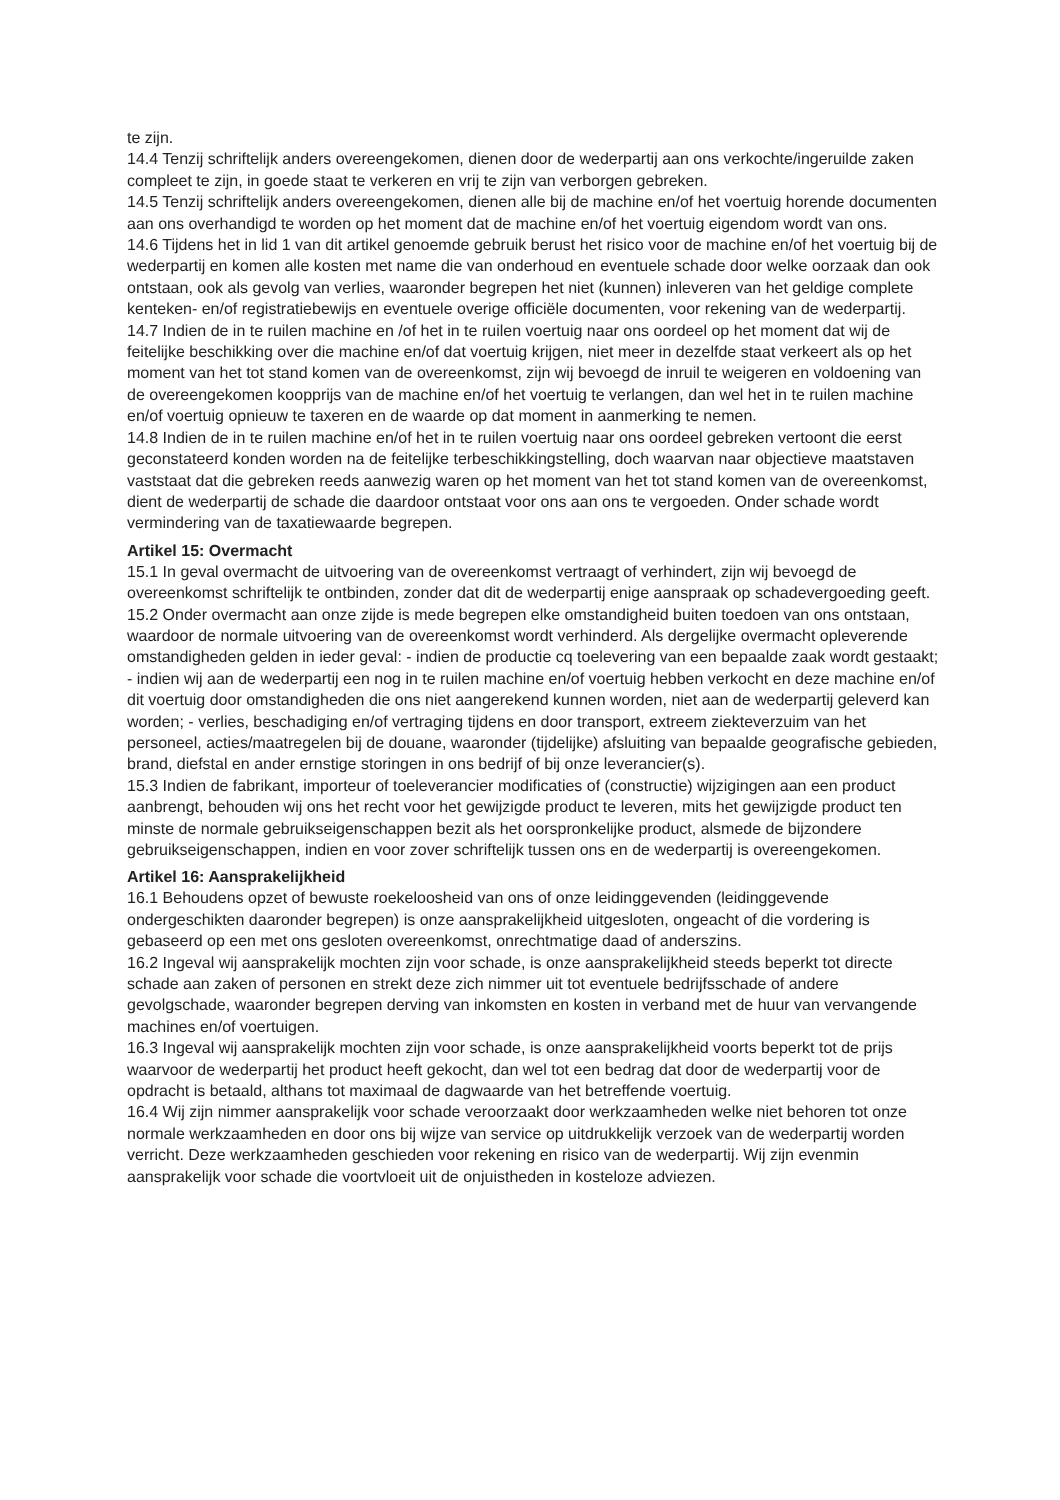te zijn.
14.4 Tenzij schriftelijk anders overeengekomen, dienen door de wederpartij aan ons verkochte/ingeruilde zaken compleet te zijn, in goede staat te verkeren en vrij te zijn van verborgen gebreken.
14.5 Tenzij schriftelijk anders overeengekomen, dienen alle bij de machine en/of het voertuig horende documenten aan ons overhandigd te worden op het moment dat de machine en/of het voertuig eigendom wordt van ons.
14.6 Tijdens het in lid 1 van dit artikel genoemde gebruik berust het risico voor de machine en/of het voertuig bij de wederpartij en komen alle kosten met name die van onderhoud en eventuele schade door welke oorzaak dan ook ontstaan, ook als gevolg van verlies, waaronder begrepen het niet (kunnen) inleveren van het geldige complete kenteken- en/of registratiebewijs en eventuele overige officiële documenten, voor rekening van de wederpartij.
14.7 Indien de in te ruilen machine en /of het in te ruilen voertuig naar ons oordeel op het moment dat wij de feitelijke beschikking over die machine en/of dat voertuig krijgen, niet meer in dezelfde staat verkeert als op het moment van het tot stand komen van de overeenkomst, zijn wij bevoegd de inruil te weigeren en voldoening van de overeengekomen koopprijs van de machine en/of het voertuig te verlangen, dan wel het in te ruilen machine en/of voertuig opnieuw te taxeren en de waarde op dat moment in aanmerking te nemen.
14.8 Indien de in te ruilen machine en/of het in te ruilen voertuig naar ons oordeel gebreken vertoont die eerst geconstateerd konden worden na de feitelijke terbeschikkingstelling, doch waarvan naar objectieve maatstaven vaststaat dat die gebreken reeds aanwezig waren op het moment van het tot stand komen van de overeenkomst, dient de wederpartij de schade die daardoor ontstaat voor ons aan ons te vergoeden. Onder schade wordt vermindering van de taxatiewaarde begrepen.
Artikel 15: Overmacht
15.1 In geval overmacht de uitvoering van de overeenkomst vertraagt of verhindert, zijn wij bevoegd de overeenkomst schriftelijk te ontbinden, zonder dat dit de wederpartij enige aanspraak op schadevergoeding geeft.
15.2 Onder overmacht aan onze zijde is mede begrepen elke omstandigheid buiten toedoen van ons ontstaan, waardoor de normale uitvoering van de overeenkomst wordt verhinderd. Als dergelijke overmacht opleverende omstandigheden gelden in ieder geval: - indien de productie cq toelevering van een bepaalde zaak wordt gestaakt; - indien wij aan de wederpartij een nog in te ruilen machine en/of voertuig hebben verkocht en deze machine en/of dit voertuig door omstandigheden die ons niet aangerekend kunnen worden, niet aan de wederpartij geleverd kan worden; - verlies, beschadiging en/of vertraging tijdens en door transport, extreem ziekteverzuim van het personeel, acties/maatregelen bij de douane, waaronder (tijdelijke) afsluiting van bepaalde geografische gebieden, brand, diefstal en ander ernstige storingen in ons bedrijf of bij onze leverancier(s).
15.3 Indien de fabrikant, importeur of toeleverancier modificaties of (constructie) wijzigingen aan een product aanbrengt, behouden wij ons het recht voor het gewijzigde product te leveren, mits het gewijzigde product ten minste de normale gebruikseigenschappen bezit als het oorspronkelijke product, alsmede de bijzondere gebruikseigenschappen, indien en voor zover schriftelijk tussen ons en de wederpartij is overeengekomen.
Artikel 16: Aansprakelijkheid
16.1 Behoudens opzet of bewuste roekeloosheid van ons of onze leidinggevenden (leidinggevende ondergeschikten daaronder begrepen) is onze aansprakelijkheid uitgesloten, ongeacht of die vordering is gebaseerd op een met ons gesloten overeenkomst, onrechtmatige daad of anderszins.
16.2 Ingeval wij aansprakelijk mochten zijn voor schade, is onze aansprakelijkheid steeds beperkt tot directe schade aan zaken of personen en strekt deze zich nimmer uit tot eventuele bedrijfsschade of andere gevolgschade, waaronder begrepen derving van inkomsten en kosten in verband met de huur van vervangende machines en/of voertuigen.
16.3 Ingeval wij aansprakelijk mochten zijn voor schade, is onze aansprakelijkheid voorts beperkt tot de prijs waarvoor de wederpartij het product heeft gekocht, dan wel tot een bedrag dat door de wederpartij voor de opdracht is betaald, althans tot maximaal de dagwaarde van het betreffende voertuig.
16.4 Wij zijn nimmer aansprakelijk voor schade veroorzaakt door werkzaamheden welke niet behoren tot onze normale werkzaamheden en door ons bij wijze van service op uitdrukkelijk verzoek van de wederpartij worden verricht. Deze werkzaamheden geschieden voor rekening en risico van de wederpartij. Wij zijn evenmin aansprakelijk voor schade die voortvloeit uit de onjuistheden in kosteloze adviezen.